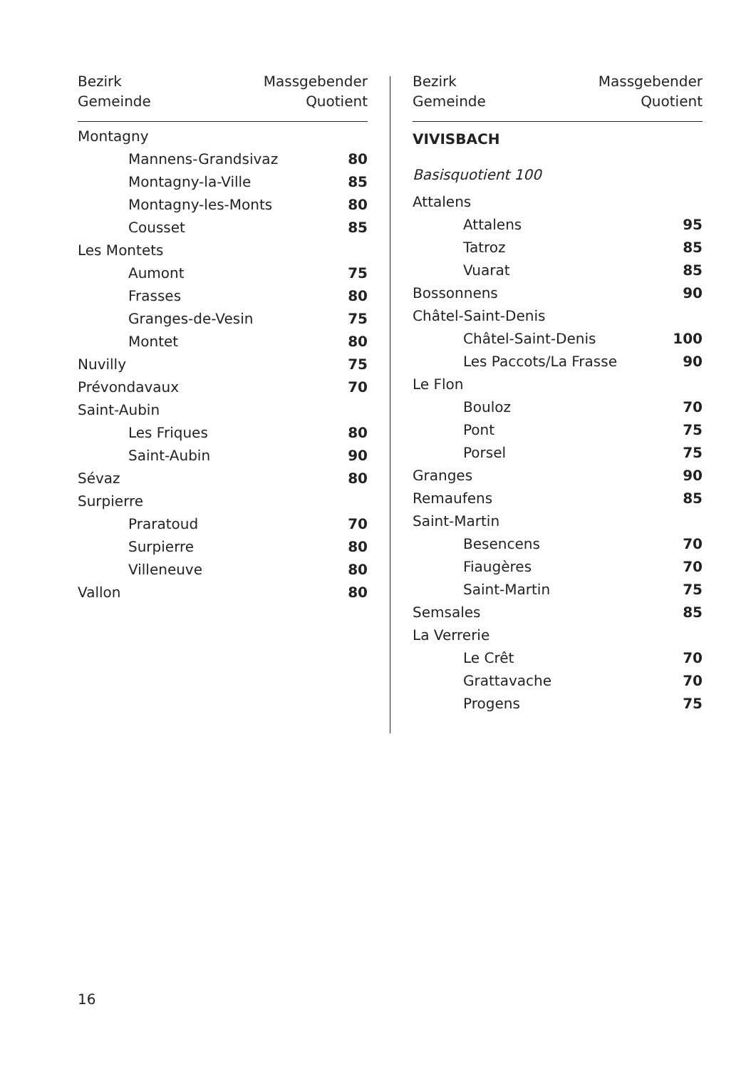Bezirk
Gemeinde
Massgebender
Quotient
| Montagny | |
| Mannens-Grandsivaz | 80 |
| Montagny-la-Ville | 85 |
| Montagny-les-Monts | 80 |
| Cousset | 85 |
| Les Montets | |
| Aumont | 75 |
| Frasses | 80 |
| Granges-de-Vesin | 75 |
| Montet | 80 |
| Nuvilly | 75 |
| Prévondavaux | 70 |
| Saint-Aubin | |
| Les Friques | 80 |
| Saint-Aubin | 90 |
| Sévaz | 80 |
| Surpierre | |
| Praratoud | 70 |
| Surpierre | 80 |
| Villeneuve | 80 |
| Vallon | 80 |
Bezirk
Gemeinde
Massgebender
Quotient
VIVISBACH
Basisquotient 100
| Attalens | |
| Attalens | 95 |
| Tatroz | 85 |
| Vuarat | 85 |
| Bossonnens | 90 |
| Châtel-Saint-Denis | |
| Châtel-Saint-Denis | 100 |
| Les Paccots/La Frasse | 90 |
| Le Flon | |
| Bouloz | 70 |
| Pont | 75 |
| Porsel | 75 |
| Granges | 90 |
| Remaufens | 85 |
| Saint-Martin | |
| Besencens | 70 |
| Fiaugères | 70 |
| Saint-Martin | 75 |
| Semsales | 85 |
| La Verrerie | |
| Le Crêt | 70 |
| Grattavache | 70 |
| Progens | 75 |
16